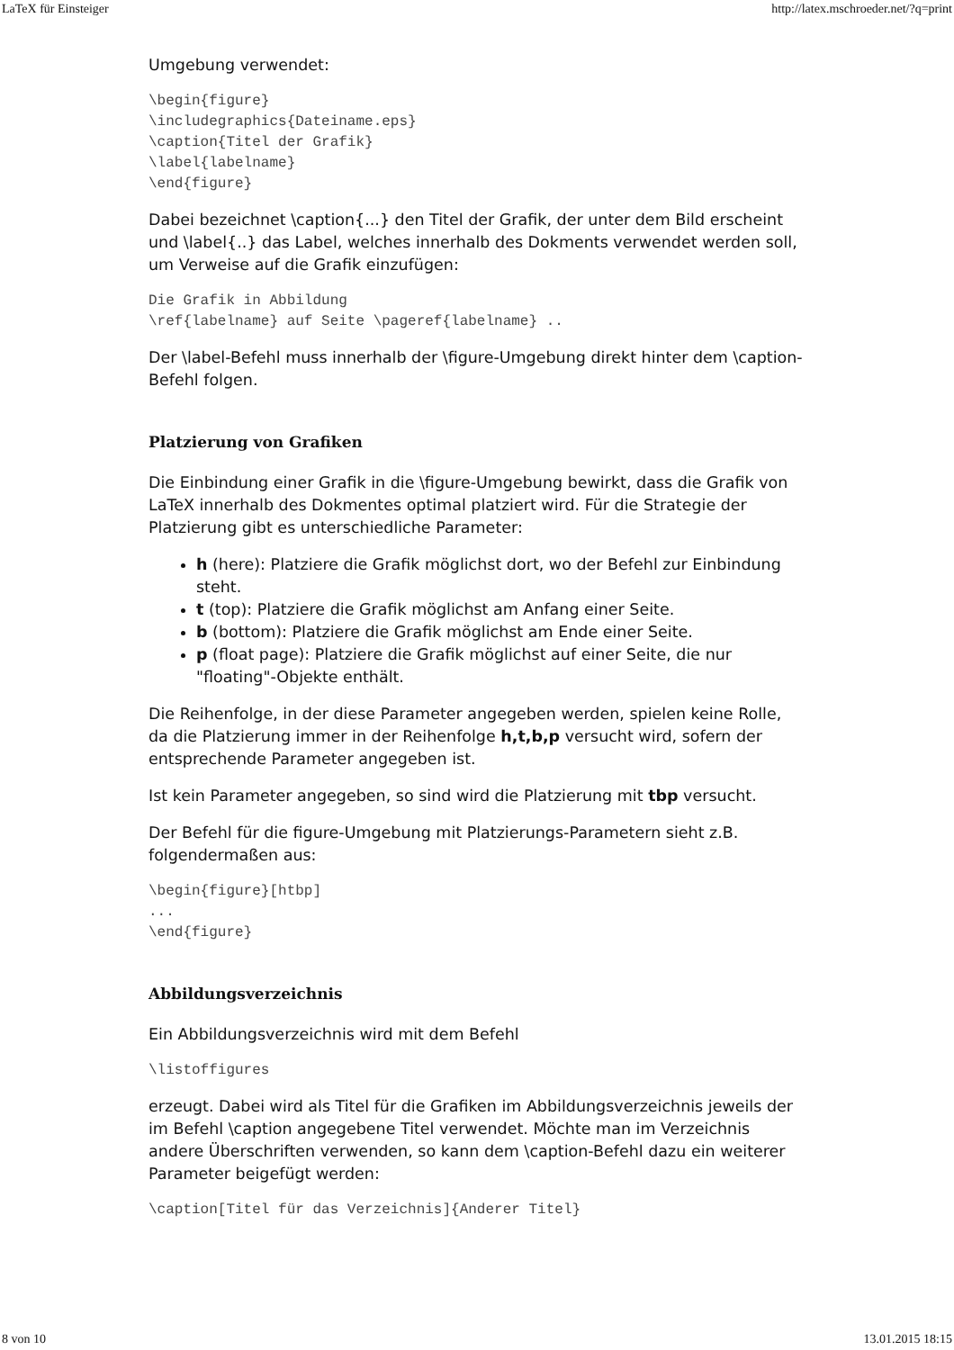LaTeX für Einsteiger http://latex.mschroeder.net/?q=print
Umgebung verwendet:
\begin{figure}
\includegraphics{Dateiname.eps}
\caption{Titel der Grafik}
\label{labelname}
\end{figure}
Dabei bezeichnet \caption{...} den Titel der Grafik, der unter dem Bild erscheint und \label{..} das Label, welches innerhalb des Dokments verwendet werden soll, um Verweise auf die Grafik einzufügen:
Die Grafik in Abbildung
\ref{labelname} auf Seite \pageref{labelname} ..
Der \label-Befehl muss innerhalb der \figure-Umgebung direkt hinter dem \caption-Befehl folgen.
Platzierung von Grafiken
Die Einbindung einer Grafik in die \figure-Umgebung bewirkt, dass die Grafik von LaTeX innerhalb des Dokmentes optimal platziert wird. Für die Strategie der Platzierung gibt es unterschiedliche Parameter:
h (here): Platziere die Grafik möglichst dort, wo der Befehl zur Einbindung steht.
t (top): Platziere die Grafik möglichst am Anfang einer Seite.
b (bottom): Platziere die Grafik möglichst am Ende einer Seite.
p (float page): Platziere die Grafik möglichst auf einer Seite, die nur "floating"-Objekte enthält.
Die Reihenfolge, in der diese Parameter angegeben werden, spielen keine Rolle, da die Platzierung immer in der Reihenfolge h,t,b,p versucht wird, sofern der entsprechende Parameter angegeben ist.
Ist kein Parameter angegeben, so sind wird die Platzierung mit tbp versucht.
Der Befehl für die figure-Umgebung mit Platzierungs-Parametern sieht z.B. folgendermaßen aus:
\begin{figure}[htbp]
...
\end{figure}
Abbildungsverzeichnis
Ein Abbildungsverzeichnis wird mit dem Befehl
\listoffigures
erzeugt. Dabei wird als Titel für die Grafiken im Abbildungsverzeichnis jeweils der im Befehl \caption angegebene Titel verwendet. Möchte man im Verzeichnis andere Überschriften verwenden, so kann dem \caption-Befehl dazu ein weiterer Parameter beigefügt werden:
\caption[Titel für das Verzeichnis]{Anderer Titel}
8 von 10 13.01.2015 18:15